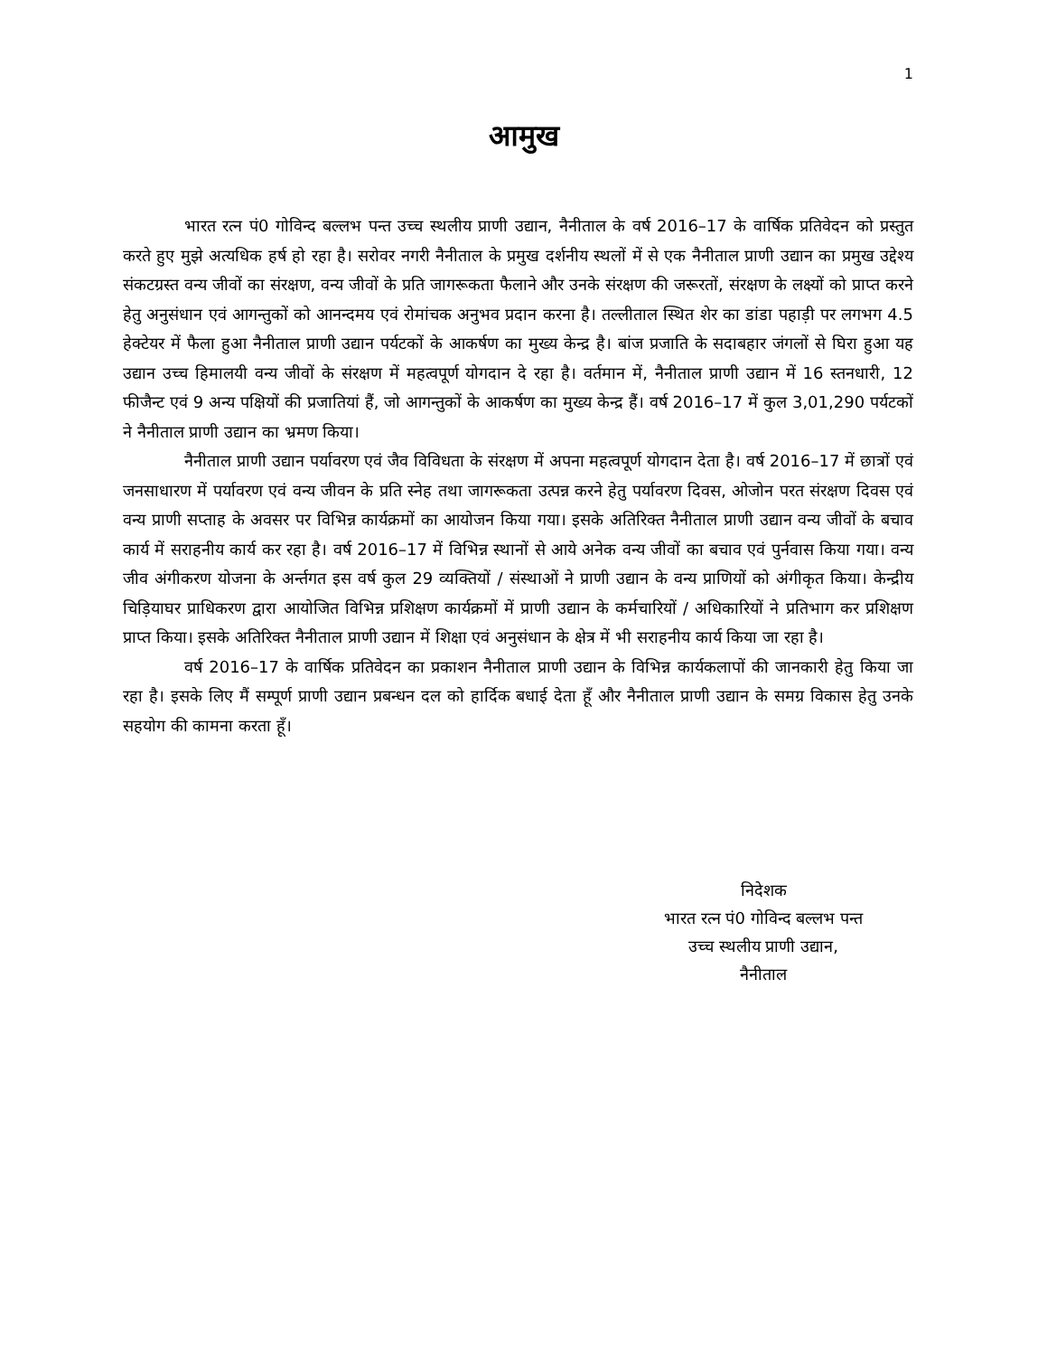1
आमुख
भारत रत्न पं0 गोविन्द बल्लभ पन्त उच्च स्थलीय प्राणी उद्यान, नैनीताल के वर्ष 2016–17 के वार्षिक प्रतिवेदन को प्रस्तुत करते हुए मुझे अत्यधिक हर्ष हो रहा है। सरोवर नगरी नैनीताल के प्रमुख दर्शनीय स्थलों में से एक नैनीताल प्राणी उद्यान का प्रमुख उद्देश्य संकटग्रस्त वन्य जीवों का संरक्षण, वन्य जीवों के प्रति जागरूकता फैलाने और उनके संरक्षण की जरूरतों, संरक्षण के लक्ष्यों को प्राप्त करने हेतु अनुसंधान एवं आगन्तुकों को आनन्दमय एवं रोमांचक अनुभव प्रदान करना है। तल्लीताल स्थित शेर का डांडा पहाड़ी पर लगभग 4.5 हेक्टेयर में फैला हुआ नैनीताल प्राणी उद्यान पर्यटकों के आकर्षण का मुख्य केन्द्र है। बांज प्रजाति के सदाबहार जंगलों से घिरा हुआ यह उद्यान उच्च हिमालयी वन्य जीवों के संरक्षण में महत्वपूर्ण योगदान दे रहा है। वर्तमान में, नैनीताल प्राणी उद्यान में 16 स्तनधारी, 12 फीजैन्ट एवं 9 अन्य पक्षियों की प्रजातियां हैं, जो आगन्तुकों के आकर्षण का मुख्य केन्द्र हैं। वर्ष 2016–17 में कुल 3,01,290 पर्यटकों ने नैनीताल प्राणी उद्यान का भ्रमण किया।
नैनीताल प्राणी उद्यान पर्यावरण एवं जैव विविधता के संरक्षण में अपना महत्वपूर्ण योगदान देता है। वर्ष 2016–17 में छात्रों एवं जनसाधारण में पर्यावरण एवं वन्य जीवन के प्रति स्नेह तथा जागरूकता उत्पन्न करने हेतु पर्यावरण दिवस, ओजोन परत संरक्षण दिवस एवं वन्य प्राणी सप्ताह के अवसर पर विभिन्न कार्यक्रमों का आयोजन किया गया। इसके अतिरिक्त नैनीताल प्राणी उद्यान वन्य जीवों के बचाव कार्य में सराहनीय कार्य कर रहा है। वर्ष 2016–17 में विभिन्न स्थानों से आये अनेक वन्य जीवों का बचाव एवं पुर्नवास किया गया। वन्य जीव अंगीकरण योजना के अर्न्तगत इस वर्ष कुल 29 व्यक्तियों / संस्थाओं ने प्राणी उद्यान के वन्य प्राणियों को अंगीकृत किया। केन्द्रीय चिड़ियाघर प्राधिकरण द्वारा आयोजित विभिन्न प्रशिक्षण कार्यक्रमों में प्राणी उद्यान के कर्मचारियों / अधिकारियों ने प्रतिभाग कर प्रशिक्षण प्राप्त किया। इसके अतिरिक्त नैनीताल प्राणी उद्यान में शिक्षा एवं अनुसंधान के क्षेत्र में भी सराहनीय कार्य किया जा रहा है।
वर्ष 2016–17 के वार्षिक प्रतिवेदन का प्रकाशन नैनीताल प्राणी उद्यान के विभिन्न कार्यकलापों की जानकारी हेतु किया जा रहा है। इसके लिए मैं सम्पूर्ण प्राणी उद्यान प्रबन्धन दल को हार्दिक बधाई देता हूँ और नैनीताल प्राणी उद्यान के समग्र विकास हेतु उनके सहयोग की कामना करता हूँ।
निदेशक
भारत रत्न पं0 गोविन्द बल्लभ पन्त
उच्च स्थलीय प्राणी उद्यान,
नैनीताल